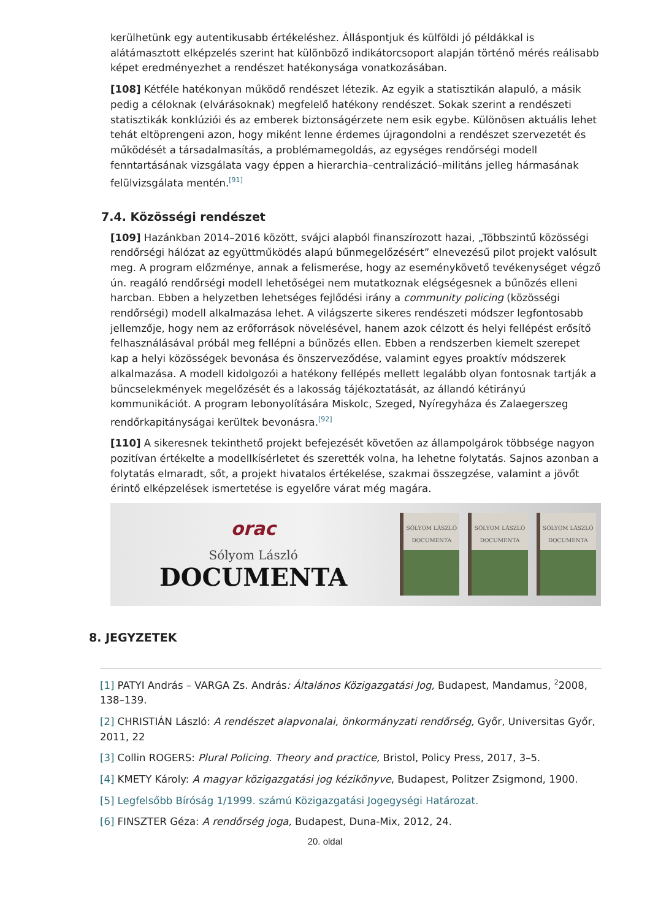kerülhetünk egy autentikusabb értékeléshez. Álláspontjuk és külföldi jó példákkal is alátámasztott elképzelés szerint hat különböző indikátorcsoport alapján történő mérés reálisabb képet eredményezhet a rendészet hatékonysága vonatkozásában.
[108] Kétféle hatékonyan működő rendészet létezik. Az egyik a statisztikán alapuló, a másik pedig a céloknak (elvárásoknak) megfelelő hatékony rendészet. Sokak szerint a rendészeti statisztikák konklúziói és az emberek biztonságérzete nem esik egybe. Különösen aktuális lehet tehát eltöprengeni azon, hogy miként lenne érdemes újragondolni a rendészet szervezetét és működését a társadalmasítás, a problémamegoldás, az egységes rendőrségi modell fenntartásának vizsgálata vagy éppen a hierarchia–centralizáció–militáns jelleg hármasának felülvizsgálata mentén.<sup>[91]</sup>
7.4. Közösségi rendészet
[109] Hazánkban 2014–2016 között, svájci alapból finanszírozott hazai, „Többszintű közösségi rendőrségi hálózat az együttműködés alapú bűnmegelőzésért” elnevezésű pilot projekt valósult meg. A program előzménye, annak a felismerése, hogy az eseménykövető tevékenységet végző ún. reagáló rendőrségi modell lehetőségei nem mutatkoznak elégségesnek a bűnözés elleni harcban. Ebben a helyzetben lehetséges fejlődési irány a community policing (közösségi rendőrségi) modell alkalmazása lehet. A világszerte sikeres rendészeti módszer legfontosabb jellemzője, hogy nem az erőforrások növelésével, hanem azok célzott és helyi fellépést erősítő felhasználásával próbál meg fellépni a bűnözés ellen. Ebben a rendszerben kiemelt szerepet kap a helyi közösségek bevonása és önszerveződése, valamint egyes proaktív módszerek alkalmazása. A modell kidolgozói a hatékony fellépés mellett legalább olyan fontosnak tartják a bűncselekmények megelőzését és a lakosság tájékoztatását, az állandó kétirányú kommunikációt. A program lebonyolítására Miskolc, Szeged, Nyíregyháza és Zalaegerszeg rendőrkapitányságai kerültek bevonásra.<sup>[92]</sup>
[110] A sikeresnek tekinthető projekt befejezését követően az állampolgárok többsége nagyon pozitívan értékelte a modellkísérletet és szerették volna, ha lehetne folytatás. Sajnos azonban a folytatás elmaradt, sőt, a projekt hivatalos értékelése, szakmai összegzése, valamint a jövőt érintő elképzelések ismertetése is egyelőre várat még magára.
orac
Sólyom László
DOCUMENTA
SÓLYOM LÁSZLÓ
DOCUMENTA
SÓLYOM LÁSZLÓ
DOCUMENTA
SÓLYOM LÁSZLÓ
DOCUMENTA
8. JEGYZETEK
[1] PATYI András – VARGA Zs. András: Általános Közigazgatási Jog, Budapest, Mandamus, <sup>2</sup>2008, 138–139.
[2] CHRISTIÁN László: A rendészet alapvonalai, önkormányzati rendőrség, Győr, Universitas Győr, 2011, 22
[3] Collin ROGERS: Plural Policing. Theory and practice, Bristol, Policy Press, 2017, 3–5.
[4] KMETY Károly: A magyar közigazgatási jog kézikönyve, Budapest, Politzer Zsigmond, 1900.
[5] Legfelsőbb Bíróság 1/1999. számú Közigazgatási Jogegységi Határozat.
[6] FINSZTER Géza: A rendőrség joga, Budapest, Duna-Mix, 2012, 24.
20. oldal